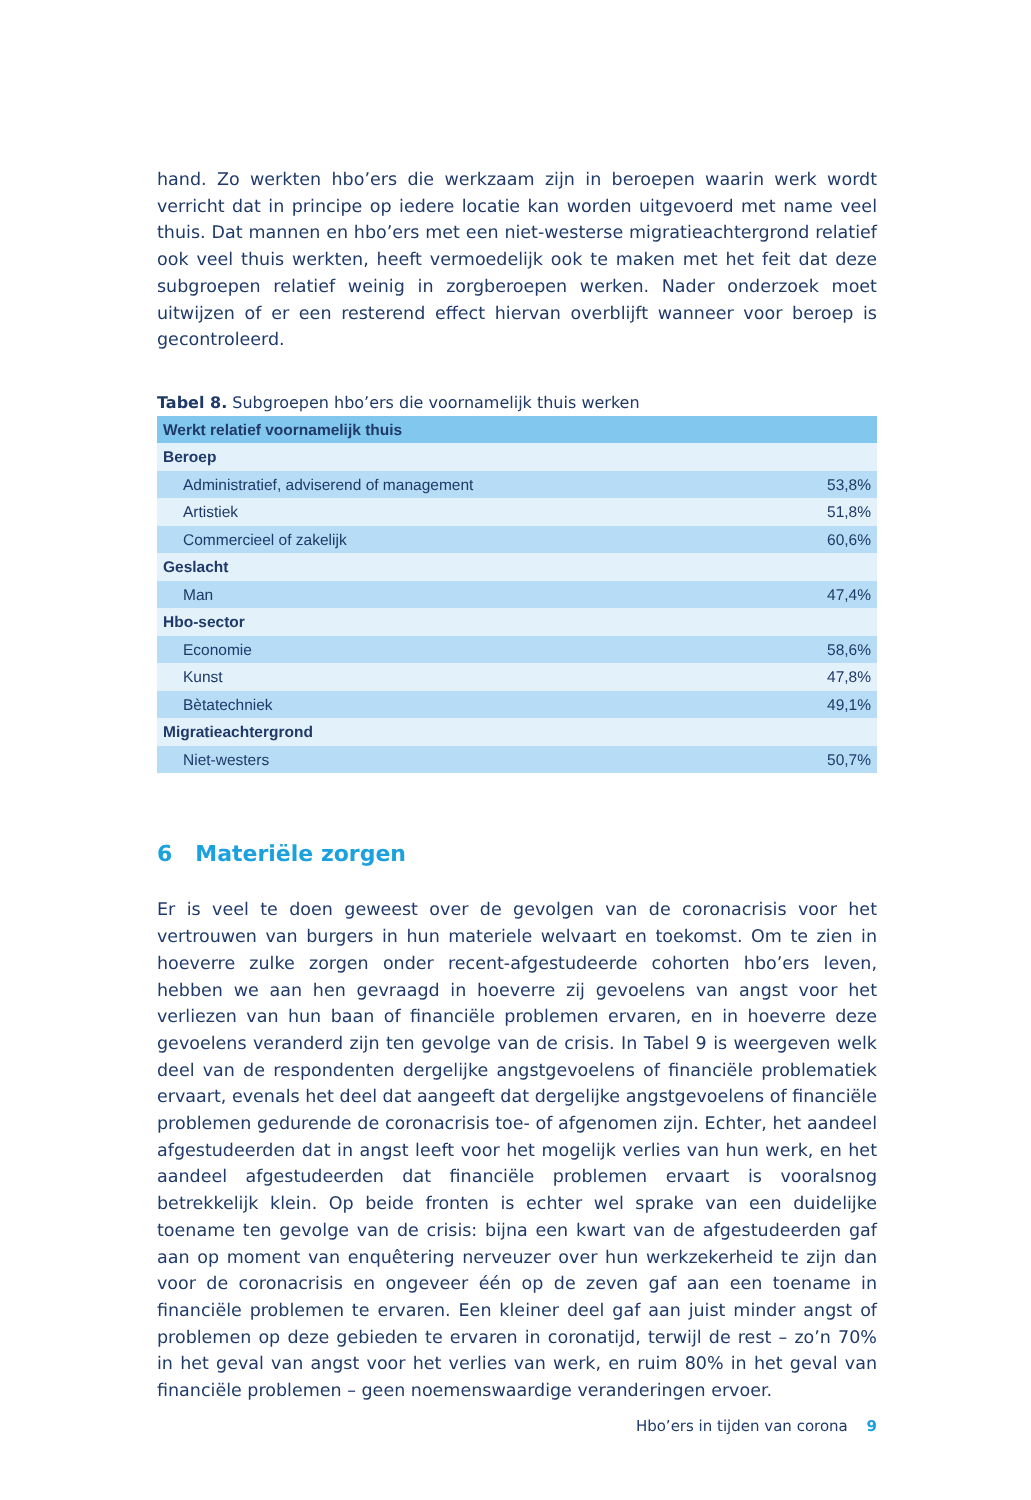hand. Zo werkten hbo’ers die werkzaam zijn in beroepen waarin werk wordt verricht dat in principe op iedere locatie kan worden uitgevoerd met name veel thuis. Dat mannen en hbo’ers met een niet-westerse migratieachtergrond relatief ook veel thuis werkten, heeft vermoedelijk ook te maken met het feit dat deze subgroepen relatief weinig in zorgberoepen werken. Nader onderzoek moet uitwijzen of er een resterend effect hiervan overblijft wanneer voor beroep is gecontroleerd.
Tabel 8. Subgroepen hbo’ers die voornamelijk thuis werken
| Werkt relatief voornamelijk thuis | |
| --- | --- |
| Beroep | |
| Administratief, adviserend of management | 53,8% |
| Artistiek | 51,8% |
| Commercieel of zakelijk | 60,6% |
| Geslacht | |
| Man | 47,4% |
| Hbo-sector | |
| Economie | 58,6% |
| Kunst | 47,8% |
| Bètatechniek | 49,1% |
| Migratieachtergrond | |
| Niet-westers | 50,7% |
6 Materiële zorgen
Er is veel te doen geweest over de gevolgen van de coronacrisis voor het vertrouwen van burgers in hun materiele welvaart en toekomst. Om te zien in hoeverre zulke zorgen onder recent-afgestudeerde cohorten hbo’ers leven, hebben we aan hen gevraagd in hoeverre zij gevoelens van angst voor het verliezen van hun baan of financiële problemen ervaren, en in hoeverre deze gevoelens veranderd zijn ten gevolge van de crisis. In Tabel 9 is weergeven welk deel van de respondenten dergelijke angstgevoelens of financiële problematiek ervaart, evenals het deel dat aangeeft dat dergelijke angst­gevoelens of financiële problemen gedurende de coronacrisis toe- of afgenomen zijn. Echter, het aandeel afgestudeerden dat in angst leeft voor het mogelijk verlies van hun werk, en het aandeel afgestudeerden dat financiële problemen ervaart is vooralsnog betrekkelijk klein. Op beide fronten is echter wel sprake van een duidelijke toename ten gevolge van de crisis: bijna een kwart van de afgestudeerden gaf aan op moment van enquêtering nerveuzer over hun werkzekerheid te zijn dan voor de coronacrisis en ongeveer één op de zeven gaf aan een toename in financiële problemen te ervaren. Een kleiner deel gaf aan juist minder angst of problemen op deze gebieden te ervaren in coronatijd, terwijl de rest – zo’n 70% in het geval van angst voor het verlies van werk, en ruim 80% in het geval van financiële problemen – geen noemenswaardige verande­ringen ervoer.
Hbo’ers in tijden van corona 9